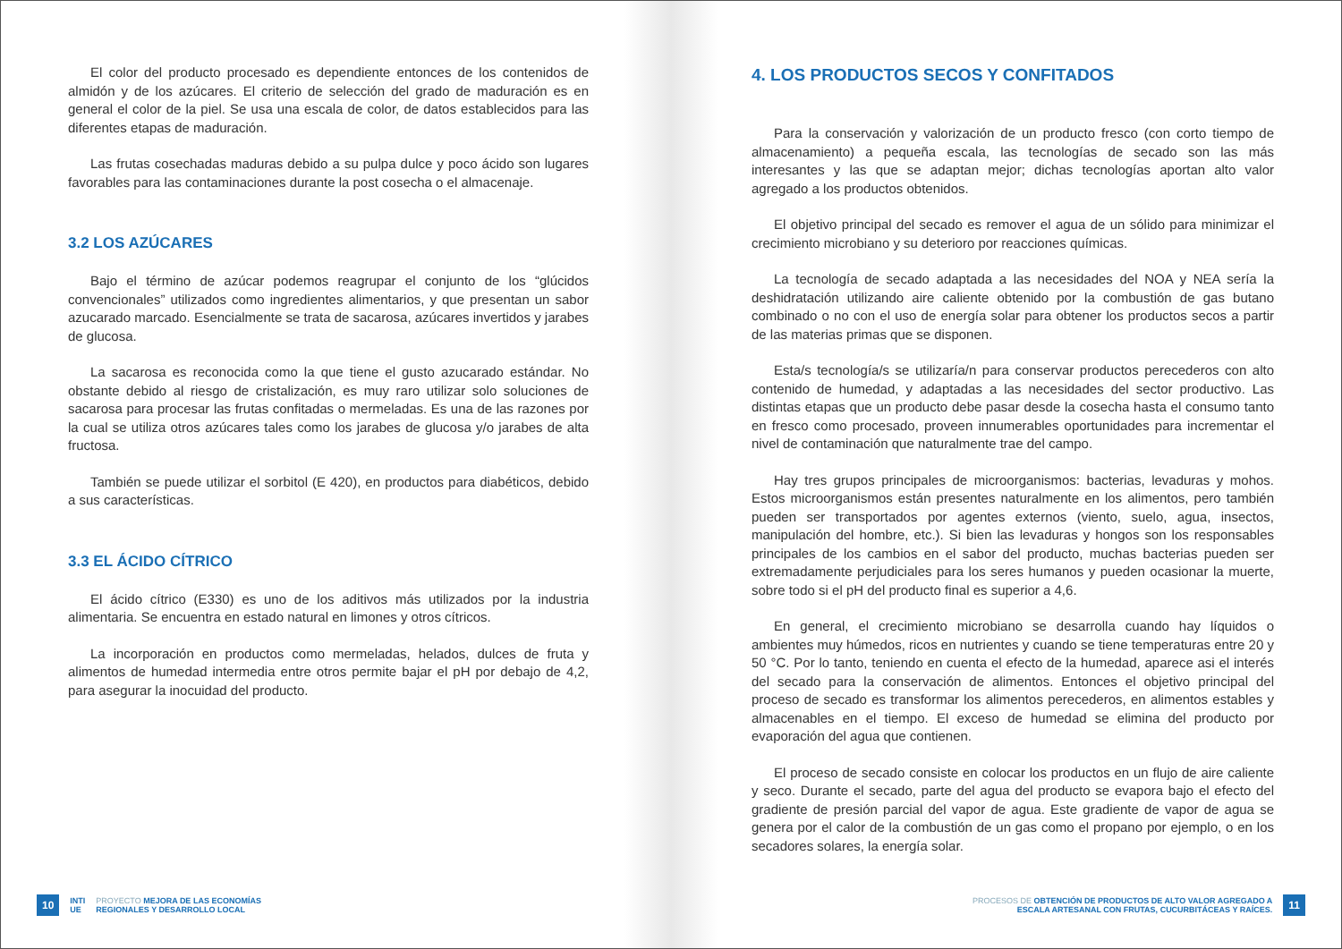El color del producto procesado es dependiente entonces de los contenidos de almidón y de los azúcares. El criterio de selección del grado de maduración es en general el color de la piel. Se usa una escala de color, de datos establecidos para las diferentes etapas de maduración.
Las frutas cosechadas maduras debido a su pulpa dulce y poco ácido son lugares favorables para las contaminaciones durante la post cosecha o el almacenaje.
3.2 LOS AZÚCARES
Bajo el término de azúcar podemos reagrupar el conjunto de los “glúcidos convencionales” utilizados como ingredientes alimentarios, y que presentan un sabor azucarado marcado. Esencialmente se trata de sacarosa, azúcares invertidos y jarabes de glucosa.
La sacarosa es reconocida como la que tiene el gusto azucarado estándar. No obstante debido al riesgo de cristalización, es muy raro utilizar solo soluciones de sacarosa para procesar las frutas confitadas o mermeladas. Es una de las razones por la cual se utiliza otros azúcares tales como los jarabes de glucosa y/o jarabes de alta fructosa.
También se puede utilizar el sorbitol (E 420), en productos para diabéticos, debido a sus características.
3.3 EL ÁCIDO CÍTRICO
El ácido cítrico (E330) es uno de los aditivos más utilizados por la industria alimentaria. Se encuentra en estado natural en limones y otros cítricos.
La incorporación en productos como mermeladas, helados, dulces de fruta y alimentos de humedad intermedia entre otros permite bajar el pH por debajo de 4,2, para asegurar la inocuidad del producto.
10 INTI
UE PROYECTO MEJORA DE LAS ECONOMÍAS
REGIONALES Y DESARROLLO LOCAL
4. LOS PRODUCTOS SECOS Y CONFITADOS
Para la conservación y valorización de un producto fresco (con corto tiempo de almacenamiento) a pequeña escala, las tecnologías de secado son las más interesantes y las que se adaptan mejor; dichas tecnologías aportan alto valor agregado a los productos obtenidos.
El objetivo principal del secado es remover el agua de un sólido para minimizar el crecimiento microbiano y su deterioro por reacciones químicas.
La tecnología de secado adaptada a las necesidades del NOA y NEA sería la deshidratación utilizando aire caliente obtenido por la combustión de gas butano combinado o no con el uso de energía solar para obtener los productos secos a partir de las materias primas que se disponen.
Esta/s tecnología/s se utilizaría/n para conservar productos perecederos con alto contenido de humedad, y adaptadas a las necesidades del sector productivo. Las distintas etapas que un producto debe pasar desde la cosecha hasta el consumo tanto en fresco como procesado, proveen innumerables oportunidades para incrementar el nivel de contaminación que naturalmente trae del campo.
Hay tres grupos principales de microorganismos: bacterias, levaduras y mohos. Estos microorganismos están presentes naturalmente en los alimentos, pero también pueden ser transportados por agentes externos (viento, suelo, agua, insectos, manipulación del hombre, etc.). Si bien las levaduras y hongos son los responsables principales de los cambios en el sabor del producto, muchas bacterias pueden ser extremadamente perjudiciales para los seres humanos y pueden ocasionar la muerte, sobre todo si el pH del producto final es superior a 4,6.
En general, el crecimiento microbiano se desarrolla cuando hay líquidos o ambientes muy húmedos, ricos en nutrientes y cuando se tiene temperaturas entre 20 y 50 °C. Por lo tanto, teniendo en cuenta el efecto de la humedad, aparece asi el interés del secado para la conservación de alimentos. Entonces el objetivo principal del proceso de secado es transformar los alimentos perecederos, en alimentos estables y almacenables en el tiempo. El exceso de humedad se elimina del producto por evaporación del agua que contienen.
El proceso de secado consiste en colocar los productos en un flujo de aire caliente y seco. Durante el secado, parte del agua del producto se evapora bajo el efecto del gradiente de presión parcial del vapor de agua. Este gradiente de vapor de agua se genera por el calor de la combustión de un gas como el propano por ejemplo, o en los secadores solares, la energía solar.
PROCESOS DE OBTENCIÓN DE PRODUCTOS DE ALTO VALOR AGREGADO A
ESCALA ARTESANAL CON FRUTAS, CUCURBITÁCEAS Y RAÍCES. 11